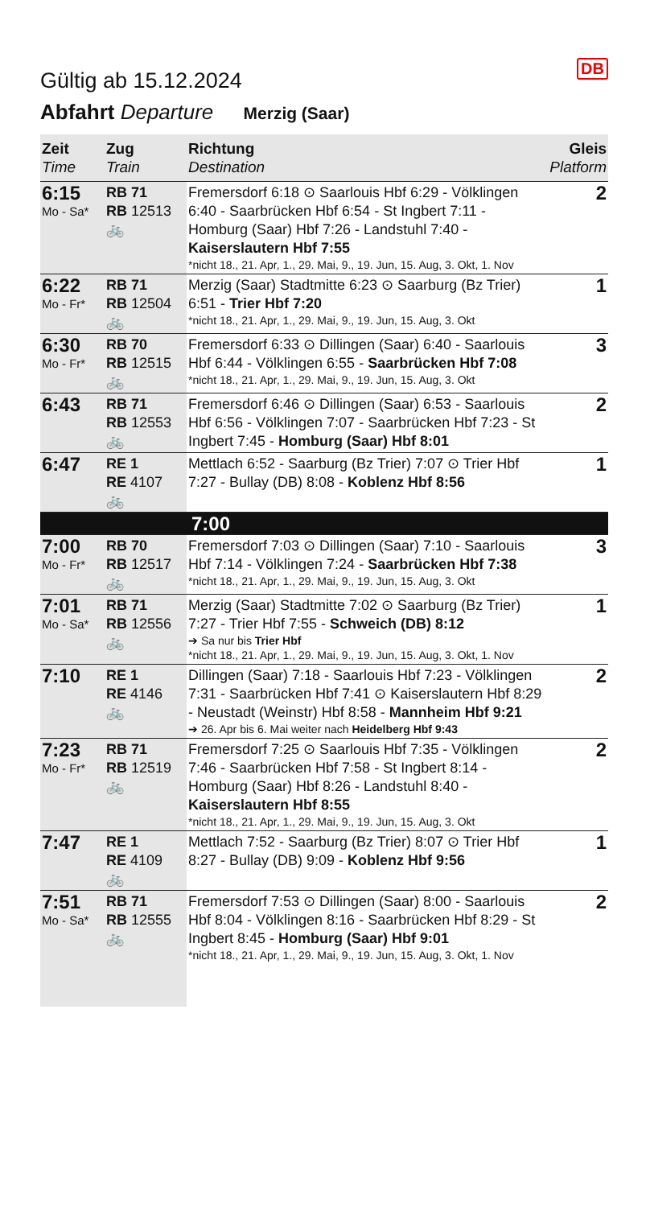DB
Gültig ab 15.12.2024
Abfahrt Departure Merzig (Saar)
| Zeit Time | Zug Train | Richtung Destination | Gleis Platform |
| --- | --- | --- | --- |
| 6:15 Mo - Sa* | RB 71 RB 12513 🚲 | Fremersdorf 6:18 ⊙ Saarlouis Hbf 6:29 - Völklingen 6:40 - Saarbrücken Hbf 6:54 - St Ingbert 7:11 - Homburg (Saar) Hbf 7:26 - Landstuhl 7:40 - Kaiserslautern Hbf 7:55 *nicht 18., 21. Apr, 1., 29. Mai, 9., 19. Jun, 15. Aug, 3. Okt, 1. Nov | 2 |
| 6:22 Mo - Fr* | RB 71 RB 12504 🚲 | Merzig (Saar) Stadtmitte 6:23 ⊙ Saarburg (Bz Trier) 6:51 - Trier Hbf 7:20 *nicht 18., 21. Apr, 1., 29. Mai, 9., 19. Jun, 15. Aug, 3. Okt | 1 |
| 6:30 Mo - Fr* | RB 70 RB 12515 🚲 | Fremersdorf 6:33 ⊙ Dillingen (Saar) 6:40 - Saarlouis Hbf 6:44 - Völklingen 6:55 - Saarbrücken Hbf 7:08 *nicht 18., 21. Apr, 1., 29. Mai, 9., 19. Jun, 15. Aug, 3. Okt | 3 |
| 6:43 | RB 71 RB 12553 🚲 | Fremersdorf 6:46 ⊙ Dillingen (Saar) 6:53 - Saarlouis Hbf 6:56 - Völklingen 7:07 - Saarbrücken Hbf 7:23 - St Ingbert 7:45 - Homburg (Saar) Hbf 8:01 | 2 |
| 6:47 | RE 1 RE 4107 🚲 | Mettlach 6:52 - Saarburg (Bz Trier) 7:07 ⊙ Trier Hbf 7:27 - Bullay (DB) 8:08 - Koblenz Hbf 8:56 | 1 |
| 7:00 | | | |
| 7:00 Mo - Fr* | RB 70 RB 12517 🚲 | Fremersdorf 7:03 ⊙ Dillingen (Saar) 7:10 - Saarlouis Hbf 7:14 - Völklingen 7:24 - Saarbrücken Hbf 7:38 *nicht 18., 21. Apr, 1., 29. Mai, 9., 19. Jun, 15. Aug, 3. Okt | 3 |
| 7:01 Mo - Sa* | RB 71 RB 12556 🚲 | Merzig (Saar) Stadtmitte 7:02 ⊙ Saarburg (Bz Trier) 7:27 - Trier Hbf 7:55 - Schweich (DB) 8:12 ➔ Sa nur bis Trier Hbf *nicht 18., 21. Apr, 1., 29. Mai, 9., 19. Jun, 15. Aug, 3. Okt, 1. Nov | 1 |
| 7:10 | RE 1 RE 4146 🚲 | Dillingen (Saar) 7:18 - Saarlouis Hbf 7:23 - Völklingen 7:31 - Saarbrücken Hbf 7:41 ⊙ Kaiserslautern Hbf 8:29 - Neustadt (Weinstr) Hbf 8:58 - Mannheim Hbf 9:21 ➔ 26. Apr bis 6. Mai weiter nach Heidelberg Hbf 9:43 | 2 |
| 7:23 Mo - Fr* | RB 71 RB 12519 🚲 | Fremersdorf 7:25 ⊙ Saarlouis Hbf 7:35 - Völklingen 7:46 - Saarbrücken Hbf 7:58 - St Ingbert 8:14 - Homburg (Saar) Hbf 8:26 - Landstuhl 8:40 - Kaiserslautern Hbf 8:55 *nicht 18., 21. Apr, 1., 29. Mai, 9., 19. Jun, 15. Aug, 3. Okt | 2 |
| 7:47 | RE 1 RE 4109 🚲 | Mettlach 7:52 - Saarburg (Bz Trier) 8:07 ⊙ Trier Hbf 8:27 - Bullay (DB) 9:09 - Koblenz Hbf 9:56 | 1 |
| 7:51 Mo - Sa* | RB 71 RB 12555 🚲 | Fremersdorf 7:53 ⊙ Dillingen (Saar) 8:00 - Saarlouis Hbf 8:04 - Völklingen 8:16 - Saarbrücken Hbf 8:29 - St Ingbert 8:45 - Homburg (Saar) Hbf 9:01 *nicht 18., 21. Apr, 1., 29. Mai, 9., 19. Jun, 15. Aug, 3. Okt, 1. Nov | 2 |